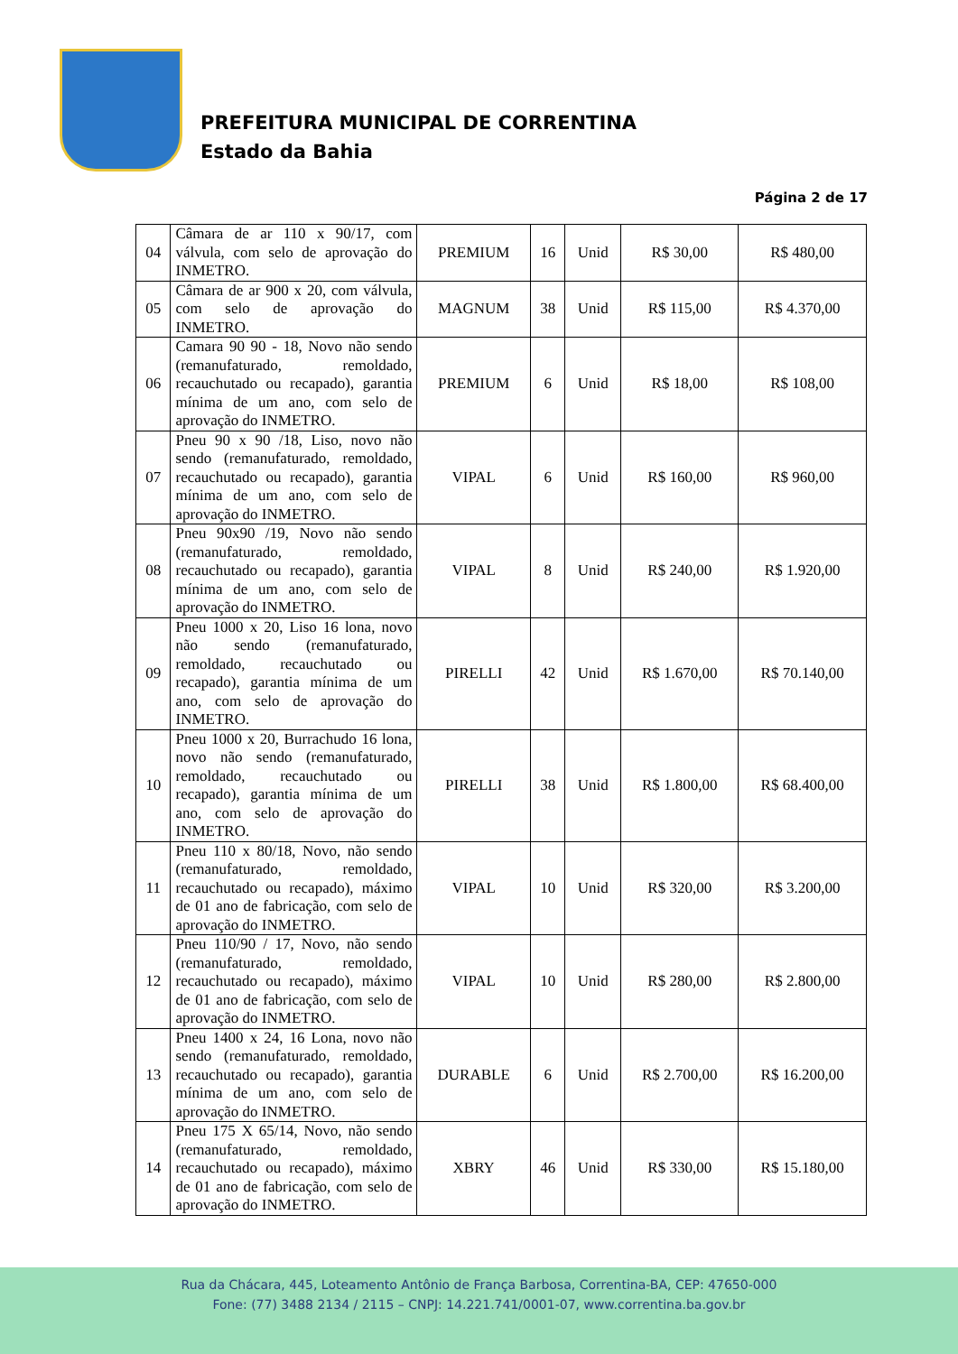PREFEITURA MUNICIPAL DE CORRENTINA
Estado da Bahia
Página 2 de 17
| 04 | Câmara de ar 110 x 90/17, com válvula, com selo de aprovação do INMETRO. | PREMIUM | 16 | Unid | R$ 30,00 | R$ 480,00 |
| 05 | Câmara de ar 900 x 20, com válvula, com selo de aprovação do INMETRO. | MAGNUM | 38 | Unid | R$ 115,00 | R$ 4.370,00 |
| 06 | Camara 90 90 - 18, Novo não sendo (remanufaturado, remoldado, recauchutado ou recapado), garantia mínima de um ano, com selo de aprovação do INMETRO. | PREMIUM | 6 | Unid | R$ 18,00 | R$ 108,00 |
| 07 | Pneu 90 x 90 /18, Liso, novo não sendo (remanufaturado, remoldado, recauchutado ou recapado), garantia mínima de um ano, com selo de aprovação do INMETRO. | VIPAL | 6 | Unid | R$ 160,00 | R$ 960,00 |
| 08 | Pneu 90x90 /19, Novo não sendo (remanufaturado, remoldado, recauchutado ou recapado), garantia mínima de um ano, com selo de aprovação do INMETRO. | VIPAL | 8 | Unid | R$ 240,00 | R$ 1.920,00 |
| 09 | Pneu 1000 x 20, Liso 16 lona, novo não sendo (remanufaturado, remoldado, recauchutado ou recapado), garantia mínima de um ano, com selo de aprovação do INMETRO. | PIRELLI | 42 | Unid | R$ 1.670,00 | R$ 70.140,00 |
| 10 | Pneu 1000 x 20, Burrachudo 16 lona, novo não sendo (remanufaturado, remoldado, recauchutado ou recapado), garantia mínima de um ano, com selo de aprovação do INMETRO. | PIRELLI | 38 | Unid | R$ 1.800,00 | R$ 68.400,00 |
| 11 | Pneu 110 x 80/18, Novo, não sendo (remanufaturado, remoldado, recauchutado ou recapado), máximo de 01 ano de fabricação, com selo de aprovação do INMETRO. | VIPAL | 10 | Unid | R$ 320,00 | R$ 3.200,00 |
| 12 | Pneu 110/90 / 17, Novo, não sendo (remanufaturado, remoldado, recauchutado ou recapado), máximo de 01 ano de fabricação, com selo de aprovação do INMETRO. | VIPAL | 10 | Unid | R$ 280,00 | R$ 2.800,00 |
| 13 | Pneu 1400 x 24, 16 Lona, novo não sendo (remanufaturado, remoldado, recauchutado ou recapado), garantia mínima de um ano, com selo de aprovação do INMETRO. | DURABLE | 6 | Unid | R$ 2.700,00 | R$ 16.200,00 |
| 14 | Pneu 175 X 65/14, Novo, não sendo (remanufaturado, remoldado, recauchutado ou recapado), máximo de 01 ano de fabricação, com selo de aprovação do INMETRO. | XBRY | 46 | Unid | R$ 330,00 | R$ 15.180,00 |
Rua da Chácara, 445, Loteamento Antônio de França Barbosa, Correntina-BA, CEP: 47650-000
Fone: (77) 3488 2134 / 2115 – CNPJ: 14.221.741/0001-07, www.correntina.ba.gov.br